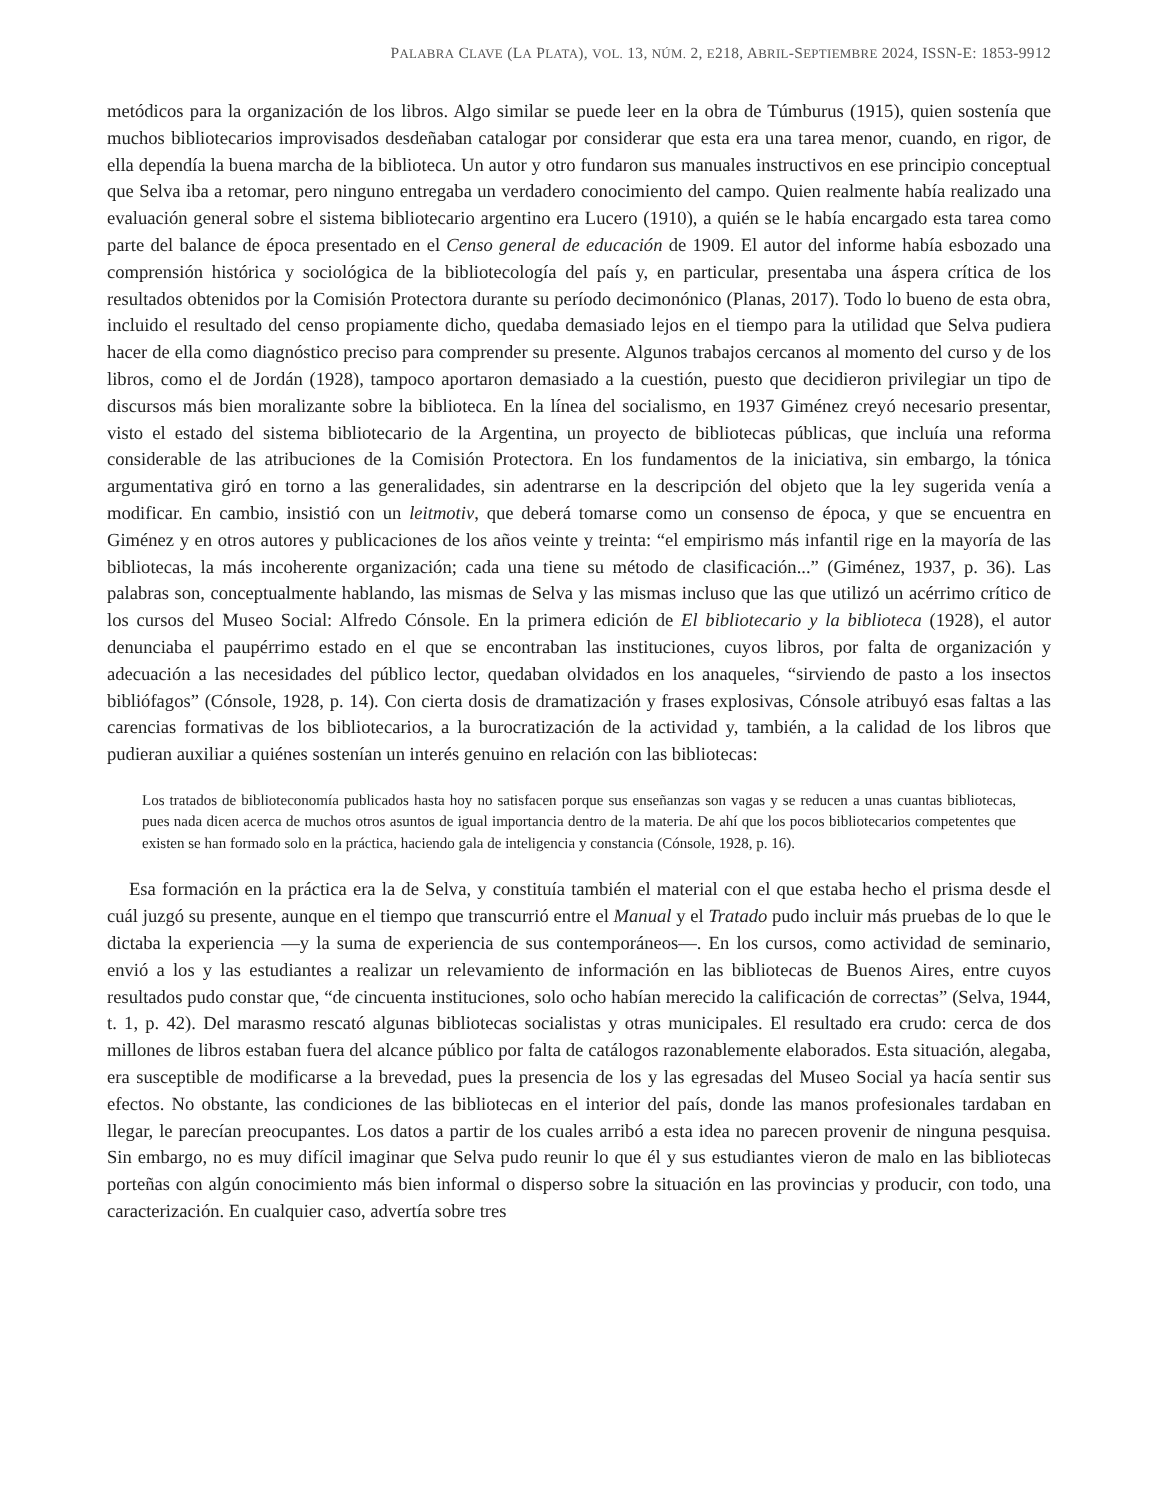PALABRA CLAVE (LA PLATA), VOL. 13, NÚM. 2, E218, ABRIL-SEPTIEMBRE 2024, ISSN-E: 1853-9912
metódicos para la organización de los libros. Algo similar se puede leer en la obra de Túmburus (1915), quien sostenía que muchos bibliotecarios improvisados desdeñaban catalogar por considerar que esta era una tarea menor, cuando, en rigor, de ella dependía la buena marcha de la biblioteca. Un autor y otro fundaron sus manuales instructivos en ese principio conceptual que Selva iba a retomar, pero ninguno entregaba un verdadero conocimiento del campo. Quien realmente había realizado una evaluación general sobre el sistema bibliotecario argentino era Lucero (1910), a quién se le había encargado esta tarea como parte del balance de época presentado en el Censo general de educación de 1909. El autor del informe había esbozado una comprensión histórica y sociológica de la bibliotecología del país y, en particular, presentaba una áspera crítica de los resultados obtenidos por la Comisión Protectora durante su período decimonónico (Planas, 2017). Todo lo bueno de esta obra, incluido el resultado del censo propiamente dicho, quedaba demasiado lejos en el tiempo para la utilidad que Selva pudiera hacer de ella como diagnóstico preciso para comprender su presente. Algunos trabajos cercanos al momento del curso y de los libros, como el de Jordán (1928), tampoco aportaron demasiado a la cuestión, puesto que decidieron privilegiar un tipo de discursos más bien moralizante sobre la biblioteca. En la línea del socialismo, en 1937 Giménez creyó necesario presentar, visto el estado del sistema bibliotecario de la Argentina, un proyecto de bibliotecas públicas, que incluía una reforma considerable de las atribuciones de la Comisión Protectora. En los fundamentos de la iniciativa, sin embargo, la tónica argumentativa giró en torno a las generalidades, sin adentrarse en la descripción del objeto que la ley sugerida venía a modificar. En cambio, insistió con un leitmotiv, que deberá tomarse como un consenso de época, y que se encuentra en Giménez y en otros autores y publicaciones de los años veinte y treinta: “el empirismo más infantil rige en la mayoría de las bibliotecas, la más incoherente organización; cada una tiene su método de clasificación...” (Giménez, 1937, p. 36). Las palabras son, conceptualmente hablando, las mismas de Selva y las mismas incluso que las que utilizó un acérrimo crítico de los cursos del Museo Social: Alfredo Cónsole. En la primera edición de El bibliotecario y la biblioteca (1928), el autor denunciaba el paupérrimo estado en el que se encontraban las instituciones, cuyos libros, por falta de organización y adecuación a las necesidades del público lector, quedaban olvidados en los anaqueles, “sirviendo de pasto a los insectos bibliófagos” (Cónsole, 1928, p. 14). Con cierta dosis de dramatización y frases explosivas, Cónsole atribuyó esas faltas a las carencias formativas de los bibliotecarios, a la burocratización de la actividad y, también, a la calidad de los libros que pudieran auxiliar a quiénes sostenían un interés genuino en relación con las bibliotecas:
Los tratados de biblioteconomía publicados hasta hoy no satisfacen porque sus enseñanzas son vagas y se reducen a unas cuantas bibliotecas, pues nada dicen acerca de muchos otros asuntos de igual importancia dentro de la materia. De ahí que los pocos bibliotecarios competentes que existen se han formado solo en la práctica, haciendo gala de inteligencia y constancia (Cónsole, 1928, p. 16).
Esa formación en la práctica era la de Selva, y constituía también el material con el que estaba hecho el prisma desde el cuál juzgó su presente, aunque en el tiempo que transcurrió entre el Manual y el Tratado pudo incluir más pruebas de lo que le dictaba la experiencia —y la suma de experiencia de sus contemporáneos—. En los cursos, como actividad de seminario, envió a los y las estudiantes a realizar un relevamiento de información en las bibliotecas de Buenos Aires, entre cuyos resultados pudo constar que, “de cincuenta instituciones, solo ocho habían merecido la calificación de correctas” (Selva, 1944, t. 1, p. 42). Del marasmo rescató algunas bibliotecas socialistas y otras municipales. El resultado era crudo: cerca de dos millones de libros estaban fuera del alcance público por falta de catálogos razonablemente elaborados. Esta situación, alegaba, era susceptible de modificarse a la brevedad, pues la presencia de los y las egresadas del Museo Social ya hacía sentir sus efectos. No obstante, las condiciones de las bibliotecas en el interior del país, donde las manos profesionales tardaban en llegar, le parecían preocupantes. Los datos a partir de los cuales arribó a esta idea no parecen provenir de ninguna pesquisa. Sin embargo, no es muy difícil imaginar que Selva pudo reunir lo que él y sus estudiantes vieron de malo en las bibliotecas porteñas con algún conocimiento más bien informal o disperso sobre la situación en las provincias y producir, con todo, una caracterización. En cualquier caso, advertía sobre tres